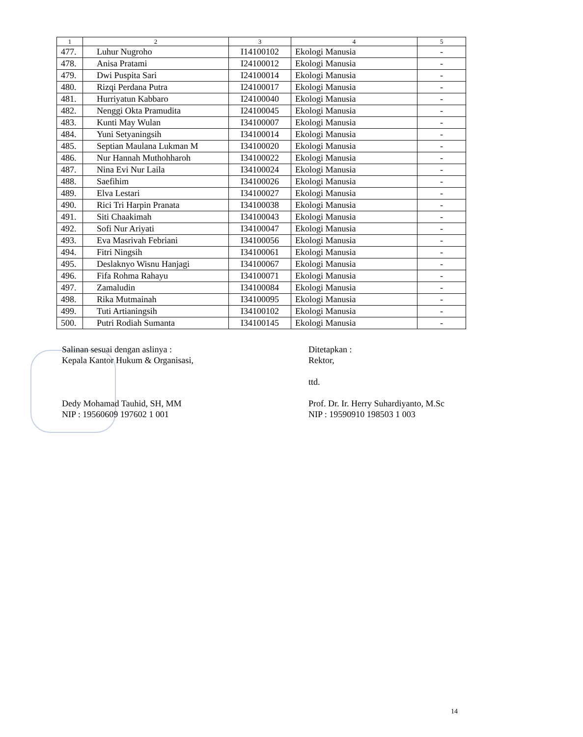| 1 | 2 | 3 | 4 | 5 |
| --- | --- | --- | --- | --- |
| 477. | Luhur Nugroho | I14100102 | Ekologi Manusia | - |
| 478. | Anisa Pratami | I24100012 | Ekologi Manusia | - |
| 479. | Dwi Puspita Sari | I24100014 | Ekologi Manusia | - |
| 480. | Rizqi Perdana Putra | I24100017 | Ekologi Manusia | - |
| 481. | Hurriyatun Kabbaro | I24100040 | Ekologi Manusia | - |
| 482. | Nenggi Okta Pramudita | I24100045 | Ekologi Manusia | - |
| 483. | Kunti May Wulan | I34100007 | Ekologi Manusia | - |
| 484. | Yuni Setyaningsih | I34100014 | Ekologi Manusia | - |
| 485. | Septian Maulana Lukman M | I34100020 | Ekologi Manusia | - |
| 486. | Nur Hannah Muthohharoh | I34100022 | Ekologi Manusia | - |
| 487. | Nina Evi Nur Laila | I34100024 | Ekologi Manusia | - |
| 488. | Saefihim | I34100026 | Ekologi Manusia | - |
| 489. | Elva Lestari | I34100027 | Ekologi Manusia | - |
| 490. | Rici Tri Harpin Pranata | I34100038 | Ekologi Manusia | - |
| 491. | Siti Chaakimah | I34100043 | Ekologi Manusia | - |
| 492. | Sofi Nur Ariyati | I34100047 | Ekologi Manusia | - |
| 493. | Eva Masrivah Febriani | I34100056 | Ekologi Manusia | - |
| 494. | Fitri Ningsih | I34100061 | Ekologi Manusia | - |
| 495. | Deslaknyo Wisnu Hanjagi | I34100067 | Ekologi Manusia | - |
| 496. | Fifa Rohma Rahayu | I34100071 | Ekologi Manusia | - |
| 497. | Zamaludin | I34100084 | Ekologi Manusia | - |
| 498. | Rika Mutmainah | I34100095 | Ekologi Manusia | - |
| 499. | Tuti Artianingsih | I34100102 | Ekologi Manusia | - |
| 500. | Putri Rodiah Sumanta | I34100145 | Ekologi Manusia | - |
Salinan sesuai dengan aslinya :
Kepala Kantor Hukum & Organisasi,
Dedy Mohamad Tauhid, SH, MM
NIP : 19560609 197602 1 001
Ditetapkan :
Rektor,
ttd.
Prof. Dr. Ir. Herry Suhardiyanto, M.Sc
NIP : 19590910 198503 1 003
14